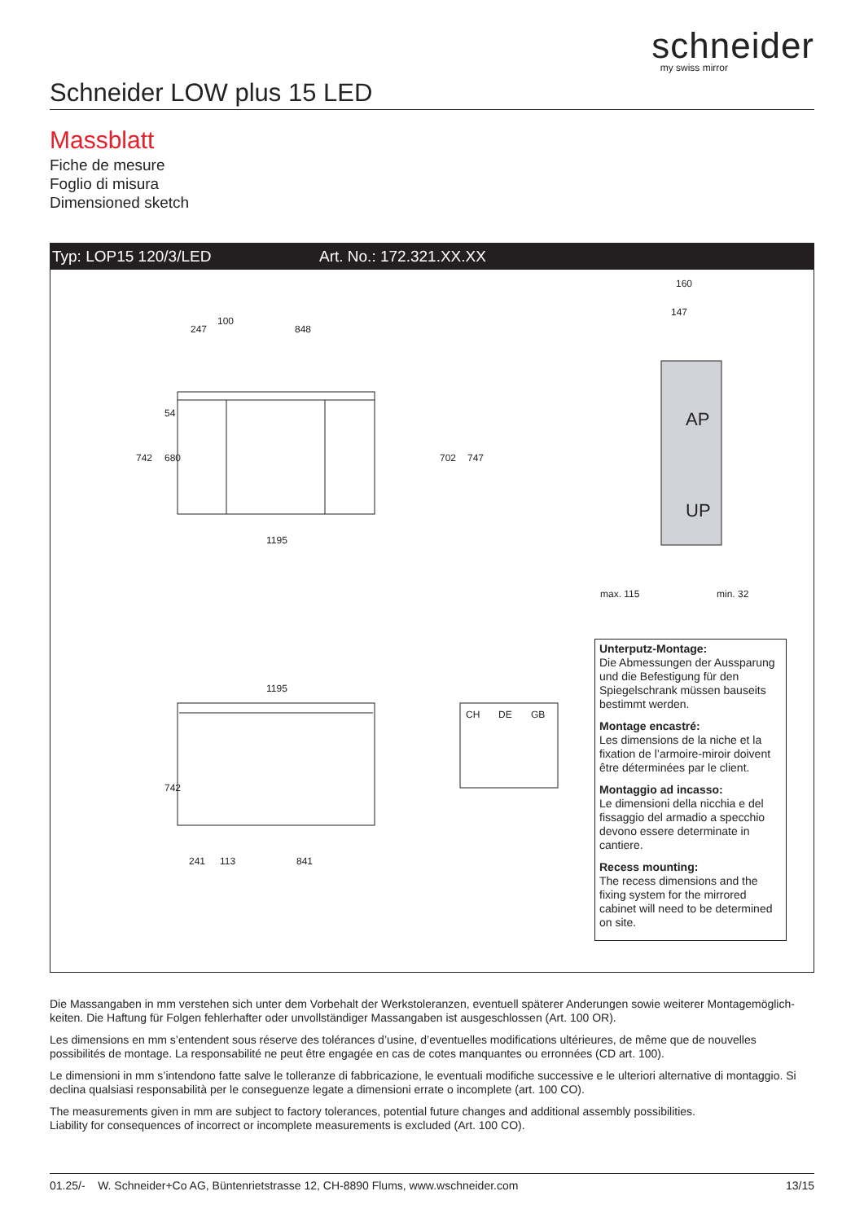schneider
my swiss mirror
Schneider LOW plus 15 LED
Massblatt
Fiche de mesure
Foglio di misura
Dimensioned sketch
Typ: LOP15 120/3/LED Art. No.: 172.321.XX.XX
247
100
848
1195
1195
241
113
841
160
147
AP
UP
max. 115
min. 32
CH
DE
GB
742
680
54
702
747
742
Unterputz-Montage:
Die Abmessungen der Aussparung und die Befestigung für den Spiegelschrank müssen bauseits bestimmt werden.
Montage encastré:
Les dimensions de la niche et la fixation de l’armoire-miroir doivent être déterminées par le client.
Montaggio ad incasso:
Le dimensioni della nicchia e del fissaggio del armadio a specchio devono essere determinate in cantiere.
Recess mounting:
The recess dimensions and the fixing system for the mirrored cabinet will need to be determined on site.
Die Massangaben in mm verstehen sich unter dem Vorbehalt der Werkstoleranzen, eventuell späterer Anderungen sowie weiterer Montagemöglich-keiten. Die Haftung für Folgen fehlerhafter oder unvollständiger Massangaben ist ausgeschlossen (Art. 100 OR).
Les dimensions en mm s’entendent sous réserve des tolérances d’usine, d’eventuelles modifications ultérieures, de même que de nouvelles possibilités de montage. La responsabilité ne peut être engagée en cas de cotes manquantes ou erronnées (CD art. 100).
Le dimensioni in mm s’intendono fatte salve le tolleranze di fabbricazione, le eventuali modifiche successive e le ulteriori alternative di montaggio. Si declina qualsiasi responsabilità per le conseguenze legate a dimensioni errate o incomplete (art. 100 CO).
The measurements given in mm are subject to factory tolerances, potential future changes and additional assembly possibilities.
Liability for consequences of incorrect or incomplete measurements is excluded (Art. 100 CO).
01.25/- W. Schneider+Co AG, Büntenrietstrasse 12, CH-8890 Flums, www.wschneider.com 13/15